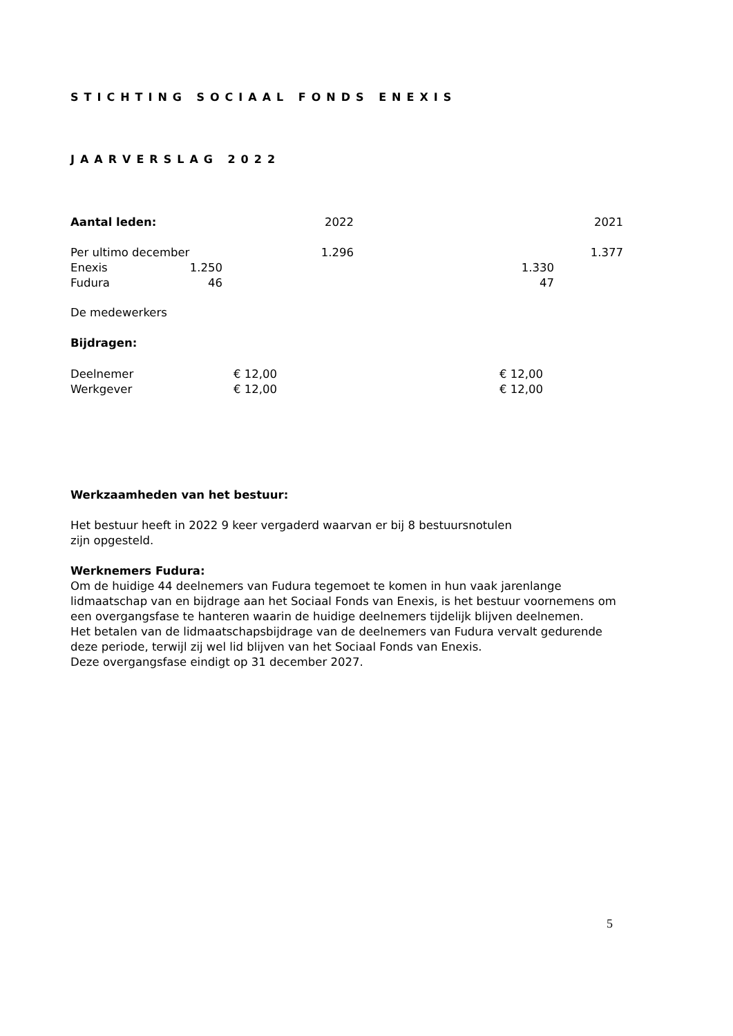STICHTING SOCIAAL FONDS ENEXIS
JAARVERSLAG 2022
| Aantal leden: | | | 2022 | | | 2021 |
| Per ultimo december | | | 1.296 | | | 1.377 |
| Enexis | 1.250 | | | | 1.330 | |
| Fudura | 46 | | | | 47 | |
De medewerkers
Bijdragen:
| Deelnemer | € 12,00 | € 12,00 |
| Werkgever | € 12,00 | € 12,00 |
Werkzaamheden van het bestuur:
Het bestuur heeft in 2022 9 keer vergaderd waarvan er bij 8 bestuursnotulen
zijn opgesteld.
Werknemers Fudura:
Om de huidige 44 deelnemers van Fudura tegemoet te komen in hun vaak jarenlange lidmaatschap van en bijdrage aan het Sociaal Fonds van Enexis, is het bestuur voornemens om een overgangsfase te hanteren waarin de huidige deelnemers tijdelijk blijven deelnemen.
Het betalen van de lidmaatschapsbijdrage van de deelnemers van Fudura vervalt gedurende deze periode, terwijl zij wel lid blijven van het Sociaal Fonds van Enexis.
Deze overgangsfase eindigt op 31 december 2027.
5